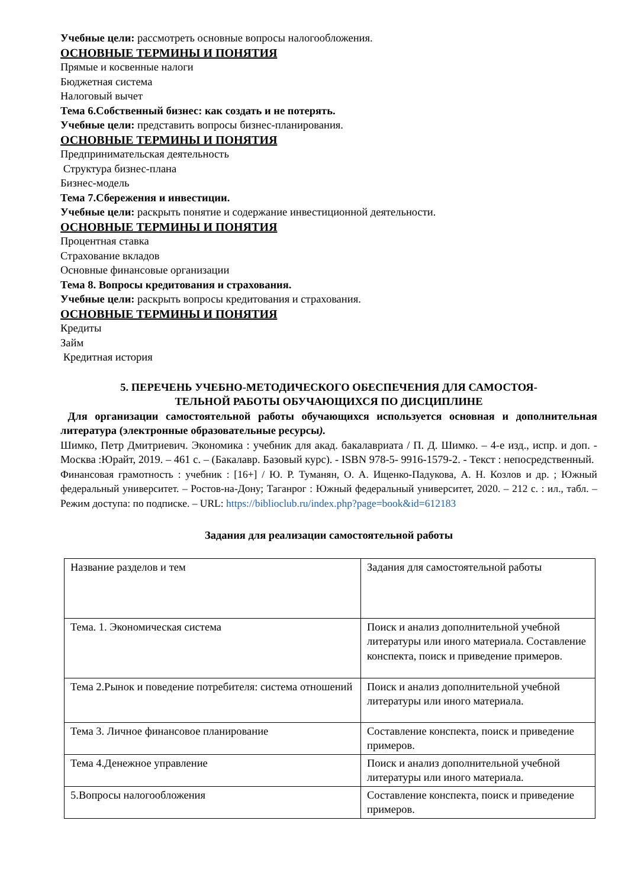Учебные цели: рассмотреть основные вопросы налогообложения.
ОСНОВНЫЕ ТЕРМИНЫ И ПОНЯТИЯ
Прямые и косвенные налоги
Бюджетная система
Налоговый вычет
Тема 6.Собственный бизнес: как создать и не потерять.
Учебные цели: представить вопросы бизнес-планирования.
ОСНОВНЫЕ ТЕРМИНЫ И ПОНЯТИЯ
Предпринимательская деятельность
Структура бизнес-плана
Бизнес-модель
Тема 7.Сбережения и инвестиции.
Учебные цели: раскрыть понятие и содержание инвестиционной деятельности.
ОСНОВНЫЕ ТЕРМИНЫ И ПОНЯТИЯ
Процентная ставка
Страхование вкладов
Основные финансовые организации
Тема 8. Вопросы кредитования и страхования.
Учебные цели: раскрыть вопросы кредитования и страхования.
ОСНОВНЫЕ ТЕРМИНЫ И ПОНЯТИЯ
Кредиты
Займ
Кредитная история
5. ПЕРЕЧЕНЬ УЧЕБНО-МЕТОДИЧЕСКОГО ОБЕСПЕЧЕНИЯ ДЛЯ САМОСТОЯ-
ТЕЛЬНОЙ РАБОТЫ ОБУЧАЮЩИХСЯ ПО ДИСЦИПЛИНЕ
Для организации самостоятельной работы обучающихся используется основная и дополнительная литература (электронные образовательные ресурсы).
Шимко, Петр Дмитриевич. Экономика : учебник для акад. бакалавриата / П. Д. Шимко. – 4-е изд., испр. и доп. - Москва :Юрайт, 2019. – 461 с. – (Бакалавр. Базовый курс). - ISBN 978-5- 9916-1579-2. - Текст : непосредственный.
Финансовая грамотность : учебник : [16+] / Ю. Р. Туманян, О. А. Ищенко-Падукова, А. Н. Козлов и др. ; Южный федеральный университет. – Ростов-на-Дону; Таганрог : Южный федеральный университет, 2020. – 212 с. : ил., табл. – Режим доступа: по подписке. – URL: https://biblioclub.ru/index.php?page=book&id=612183
Задания для реализации самостоятельной работы
| Название разделов и тем | Задания для самостоятельной работы |
| Тема. 1. Экономическая система | Поиск и анализ дополнительной учебной литературы или иного материала. Составление конспекта, поиск и приведение примеров. |
| Тема 2.Рынок и поведение потребителя: система отношений | Поиск и анализ дополнительной учебной литературы или иного материала. |
| Тема 3. Личное финансовое планирование | Составление конспекта, поиск и приведение примеров. |
| Тема 4.Денежное управление | Поиск и анализ дополнительной учебной литературы или иного материала. |
| 5.Вопросы налогообложения | Составление конспекта, поиск и приведение примеров. |